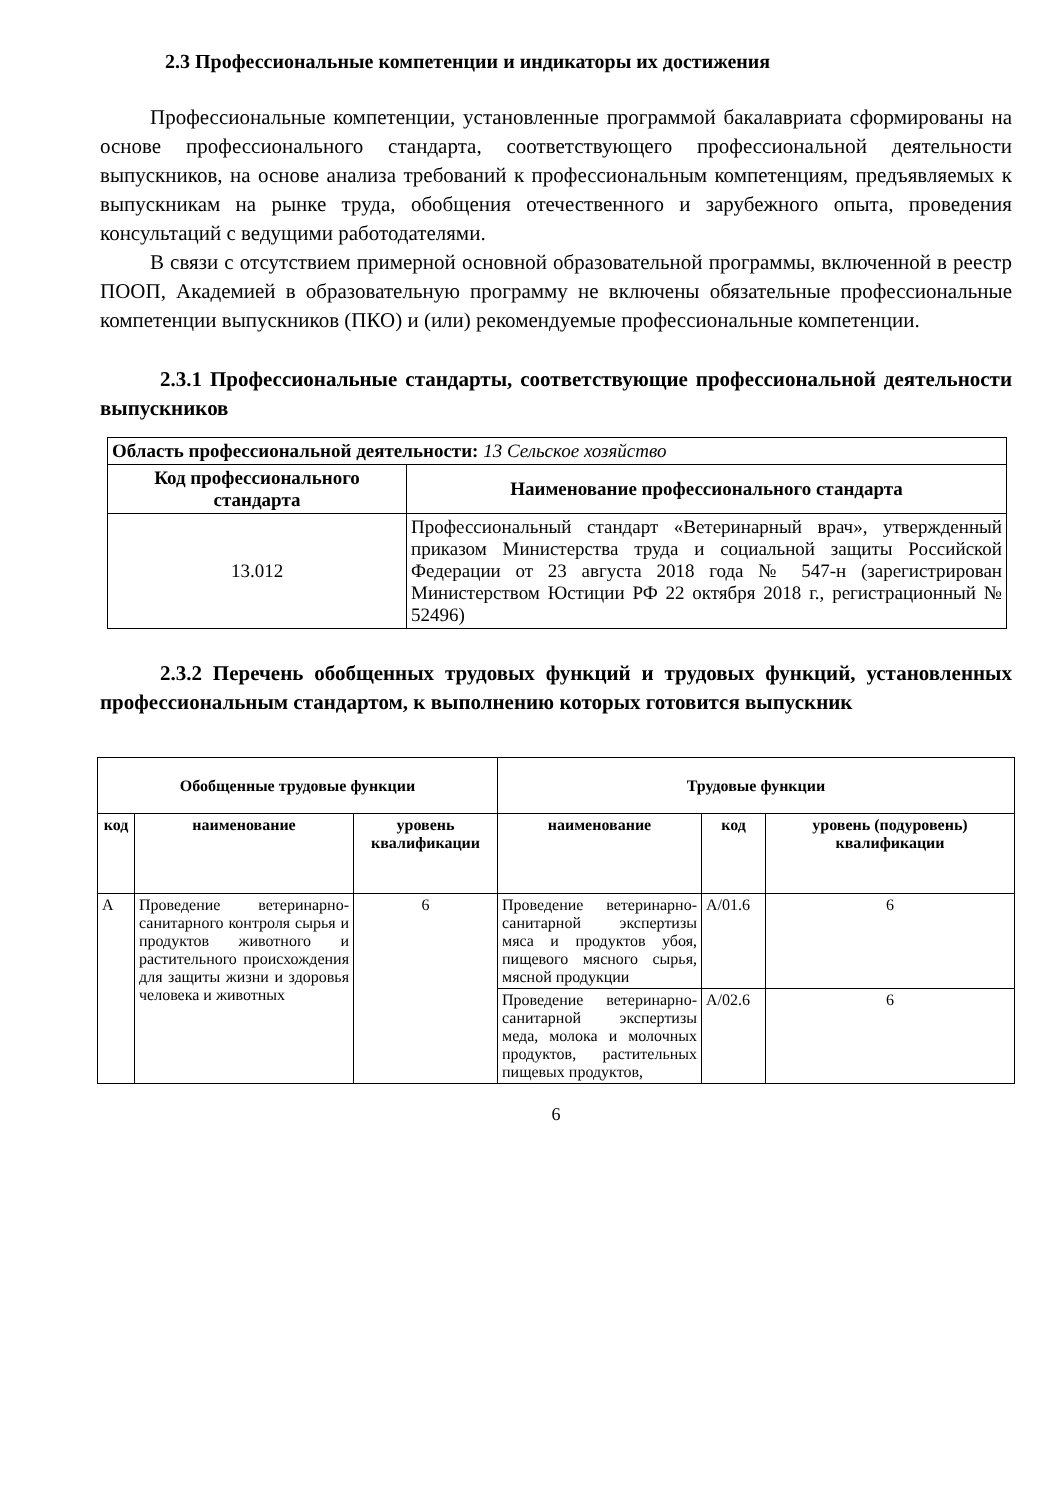2.3 Профессиональные компетенции и индикаторы их достижения
Профессиональные компетенции, установленные программой бакалавриата сформированы на основе профессионального стандарта, соответствующего профессиональной деятельности выпускников, на основе анализа требований к профессиональным компетенциям, предъявляемых к выпускникам на рынке труда, обобщения отечественного и зарубежного опыта, проведения консультаций с ведущими работодателями.
В связи с отсутствием примерной основной образовательной программы, включенной в реестр ПООП, Академией в образовательную программу не включены обязательные профессиональные компетенции выпускников (ПКО) и (или) рекомендуемые профессиональные компетенции.
2.3.1 Профессиональные стандарты, соответствующие профессиональной деятельности выпускников
| Область профессиональной деятельности: 13 Сельское хозяйство | |
| Код профессионального стандарта | Наименование профессионального стандарта |
| 13.012 | Профессиональный стандарт «Ветеринарный врач», утвержденный приказом Министерства труда и социальной защиты Российской Федерации от 23 августа 2018 года № 547-н (зарегистрирован Министерством Юстиции РФ 22 октября 2018 г., регистрационный № 52496) |
2.3.2 Перечень обобщенных трудовых функций и трудовых функций, установленных профессиональным стандартом, к выполнению которых готовится выпускник
| Обобщенные трудовые функции | | | Трудовые функции | | |
| --- | --- | --- | --- | --- | --- |
| код | наименование | уровень квалификации | наименование | код | уровень (подуровень) квалификации |
| A | Проведение ветеринарно-санитарного контроля сырья и продуктов животного и растительного происхождения для защиты жизни и здоровья человека и животных | 6 | Проведение ветеринарно-санитарной экспертизы мяса и продуктов убоя, пищевого мясного сырья, мясной продукции | A/01.6 | 6 |
| | | | Проведение ветеринарно-санитарной экспертизы меда, молока и молочных продуктов, растительных пищевых продуктов, | A/02.6 | 6 |
6